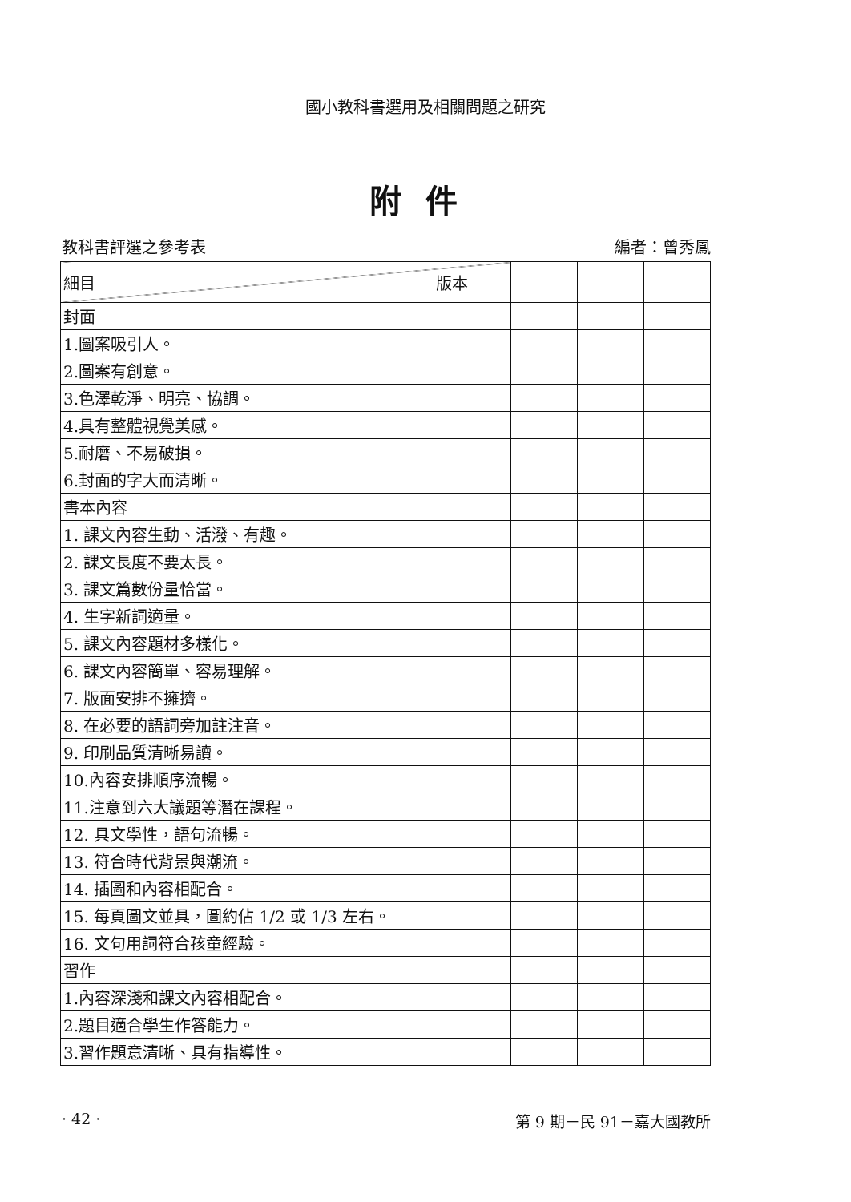國小教科書選用及相關問題之研究
附件
教科書評選之參考表 編者：曾秀鳳
| 細目 版本 | | | |
| 封面 | | | |
| 1.圖案吸引人。 | | | |
| 2.圖案有創意。 | | | |
| 3.色澤乾淨、明亮、協調。 | | | |
| 4.具有整體視覺美感。 | | | |
| 5.耐磨、不易破損。 | | | |
| 6.封面的字大而清晰。 | | | |
| 書本內容 | | | |
| 1. 課文內容生動、活潑、有趣。 | | | |
| 2. 課文長度不要太長。 | | | |
| 3. 課文篇數份量恰當。 | | | |
| 4. 生字新詞適量。 | | | |
| 5. 課文內容題材多樣化。 | | | |
| 6. 課文內容簡單、容易理解。 | | | |
| 7. 版面安排不擁擠。 | | | |
| 8. 在必要的語詞旁加註注音。 | | | |
| 9. 印刷品質清晰易讀。 | | | |
| 10.內容安排順序流暢。 | | | |
| 11.注意到六大議題等潛在課程。 | | | |
| 12. 具文學性，語句流暢。 | | | |
| 13. 符合時代背景與潮流。 | | | |
| 14. 插圖和內容相配合。 | | | |
| 15. 每頁圖文並具，圖約佔 1/2 或 1/3 左右。 | | | |
| 16. 文句用詞符合孩童經驗。 | | | |
| 習作 | | | |
| 1.內容深淺和課文內容相配合。 | | | |
| 2.題目適合學生作答能力。 | | | |
| 3.習作題意清晰、具有指導性。 | | | |
· 42 · 第 9 期－民 91－嘉大國教所